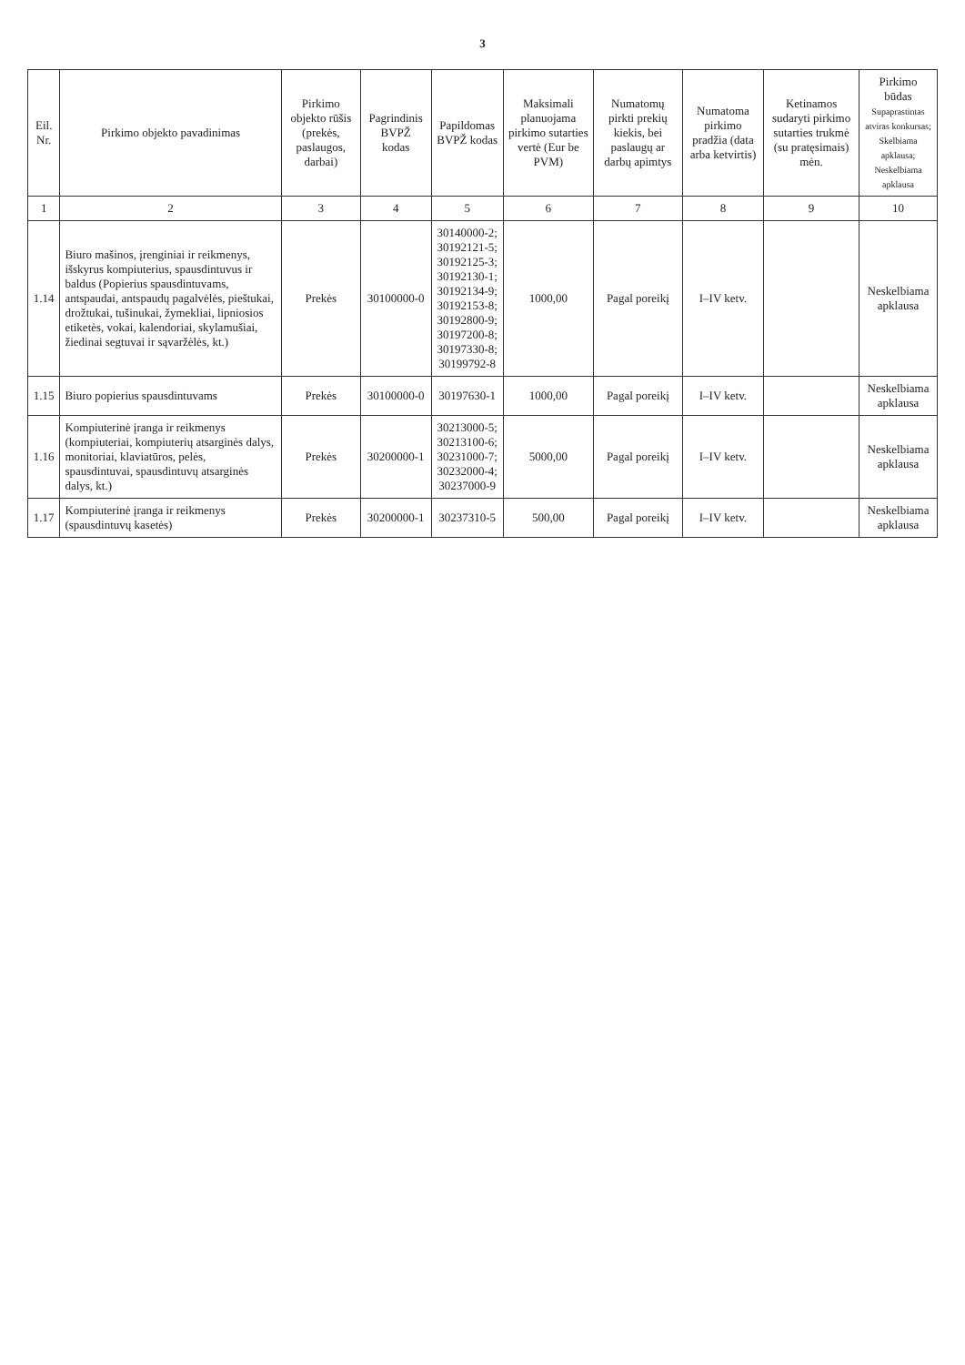3
| Eil. Nr. | Pirkimo objekto pavadinimas | Pirkimo objekto rūšis (prekės, paslaugos, darbai) | Pagrindinis BVPŽ kodas | Papildomas BVPŽ kodas | Maksimali planuojama pirkimo sutarties vertė (Eur be PVM) | Numatomų pirkti prekių kiekis, bei paslaugų ar darbų apimtys | Numatoma pirkimo pradžia (data arba ketvirtis) | Ketinamos sudaryti pirkimo sutarties trukmė (su pratęsimais) mėn. | Pirkimo būdas Supaprastintas atviras konkursas; Skelbiama apklausa; Neskelbiama apklausa |
| --- | --- | --- | --- | --- | --- | --- | --- | --- | --- |
| 1 | 2 | 3 | 4 | 5 | 6 | 7 | 8 | 9 | 10 |
| 1.14 | Biuro mašinos, įrenginiai ir reikmenys, išskyrus kompiuterius, spausdintuvus ir baldus (Popierius spausdintuvams, antspaudai, antspaudų pagalvėlės, pieštukai, drožtukai, tušinukai, žymekliai, lipniosios etiketės, vokai, kalendoriai, skylamušiai, žiedinai segtuvai ir sąvaržėlės, kt.) | Prekės | 30100000-0 | 30140000-2; 30192121-5; 30192125-3; 30192130-1; 30192134-9; 30192153-8; 30192800-9; 30197200-8; 30197330-8; 30199792-8 | 1000,00 | Pagal poreikį | I–IV ketv. | | Neskelbiama apklausa |
| 1.15 | Biuro popierius spausdintuvams | Prekės | 30100000-0 | 30197630-1 | 1000,00 | Pagal poreikį | I–IV ketv. | | Neskelbiama apklausa |
| 1.16 | Kompiuterinė įranga ir reikmenys (kompiuteriai, kompiuterių atsarginės dalys, monitoriai, klaviatūros, pelės, spausdintuvai, spausdintuvų atsarginės dalys, kt.) | Prekės | 30200000-1 | 30213000-5; 30213100-6; 30231000-7; 30232000-4; 30237000-9 | 5000,00 | Pagal poreikį | I–IV ketv. | | Neskelbiama apklausa |
| 1.17 | Kompiuterinė įranga ir reikmenys (spausdintuvų kasetės) | Prekės | 30200000-1 | 30237310-5 | 500,00 | Pagal poreikį | I–IV ketv. | | Neskelbiama apklausa |